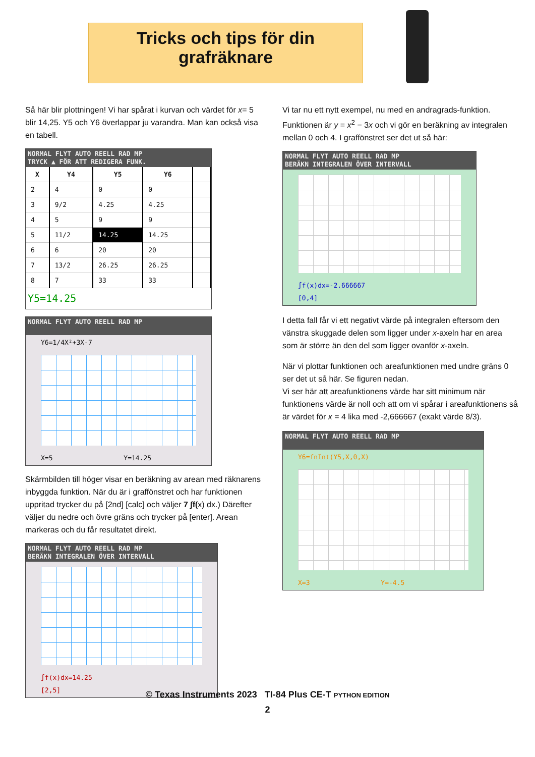Tricks och tips för din
grafräknare
Så här blir plottningen! Vi har spårat i kurvan och värdet för x= 5 blir 14,25. Y5 och Y6 överlappar ju varandra. Man kan också visa en tabell.
NORMAL FLYT AUTO REELL RAD MP
TRYCK ▲ FÖR ATT REDIGERA FUNK.
| X | Y4 | Y5 | Y6 | |
| --- | --- | --- | --- | --- |
| 2 | 4 | 0 | 0 | |
| 3 | 9/2 | 4.25 | 4.25 | |
| 4 | 5 | 9 | 9 | |
| 5 | 11/2 | 14.25 | 14.25 | |
| 6 | 6 | 20 | 20 | |
| 7 | 13/2 | 26.25 | 26.25 | |
| 8 | 7 | 33 | 33 | |
Y5=14.25
NORMAL FLYT AUTO REELL RAD MP
Y6=1/4X²+3X-7
X=5 Y=14.25
Skärmbilden till höger visar en beräkning av arean med räknarens inbyggda funktion. När du är i graffönstret och har funktionen uppritad trycker du på [2nd] [calc] och väljer 7 ∫f(x) dx.) Därefter väljer du nedre och övre gräns och trycker på [enter]. Arean markeras och du får resultatet direkt.
NORMAL FLYT AUTO REELL RAD MP
BERÄKN INTEGRALEN ÖVER INTERVALL
∫f(x)dx=14.25
[2,5]
Vi tar nu ett nytt exempel, nu med en andragrads-funktion. Funktionen är y = x<sup>2</sup> − 3x och vi gör en beräkning av integralen mellan 0 och 4. I graffönstret ser det ut så här:
NORMAL FLYT AUTO REELL RAD MP
BERÄKN INTEGRALEN ÖVER INTERVALL
∫f(x)dx=-2.666667
[0,4]
I detta fall får vi ett negativt värde på integralen eftersom den vänstra skuggade delen som ligger under x-axeln har en area som är större än den del som ligger ovanför x-axeln.
När vi plottar funktionen och areafunktionen med undre gräns 0 ser det ut så här. Se figuren nedan.
Vi ser här att areafunktionens värde har sitt minimum när funktionens värde är noll och att om vi spårar i areafunktionens så är värdet för x = 4 lika med -2,666667 (exakt värde 8/3).
NORMAL FLYT AUTO REELL RAD MP
Y6=fnInt(Y5,X,0,X)
X=3 Y=-4.5
© Texas Instruments 2023 TI-84 Plus CE-T PYTHON EDITION
2